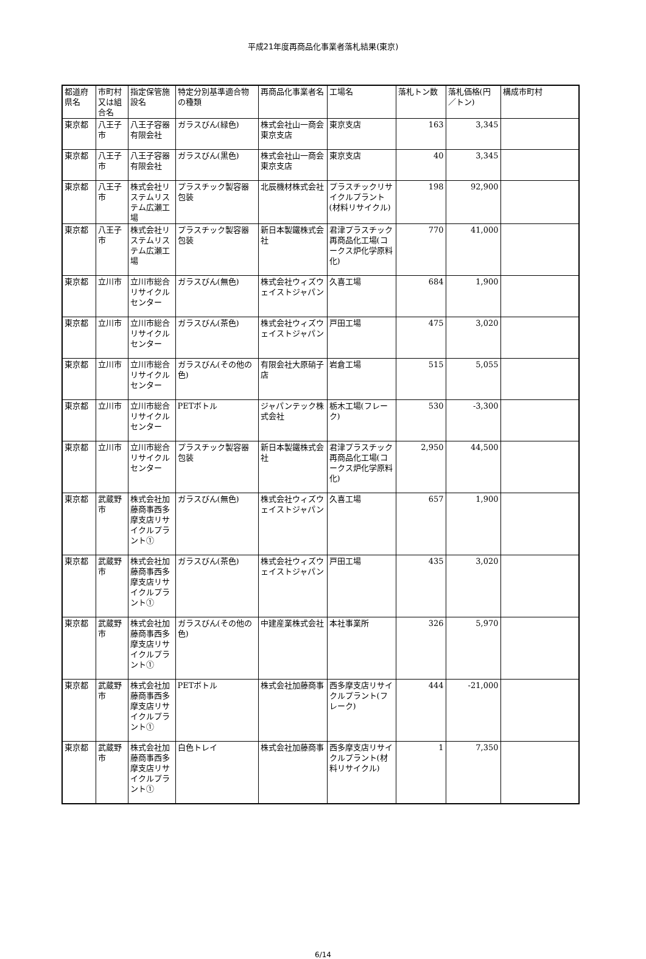平成21年度再商品化事業者落札結果(東京)
| 都道府県名 | 市町村又は組合名 | 指定保管施設名 | 特定分別基準適合物の種類 | 再商品化事業者名 | 工場名 | 落札トン数 | 落札価格(円／トン) | 構成市町村 |
| --- | --- | --- | --- | --- | --- | --- | --- | --- |
| 東京都 | 八王子市 | 八王子容器有限会社 | ガラスびん(緑色) | 株式会社山一商会東京支店 | 東京支店 | 163 | 3,345 | |
| 東京都 | 八王子市 | 八王子容器有限会社 | ガラスびん(黒色) | 株式会社山一商会東京支店 | 東京支店 | 40 | 3,345 | |
| 東京都 | 八王子市 | 株式会社リステムリステム広瀬工場 | プラスチック製容器包装 | 北辰機材株式会社 | プラスチックリサイクルプラント(材料リサイクル) | 198 | 92,900 | |
| 東京都 | 八王子市 | 株式会社リステムリステム広瀬工場 | プラスチック製容器包装 | 新日本製鐵株式会社 | 君津プラスチック再商品化工場(コークス炉化学原料化) | 770 | 41,000 | |
| 東京都 | 立川市 | 立川市総合リサイクルセンター | ガラスびん(無色) | 株式会社ウィズウェイストジャパン | 久喜工場 | 684 | 1,900 | |
| 東京都 | 立川市 | 立川市総合リサイクルセンター | ガラスびん(茶色) | 株式会社ウィズウェイストジャパン | 戸田工場 | 475 | 3,020 | |
| 東京都 | 立川市 | 立川市総合リサイクルセンター | ガラスびん(その他の色) | 有限会社大原硝子店 | 岩倉工場 | 515 | 5,055 | |
| 東京都 | 立川市 | 立川市総合リサイクルセンター | PETボトル | ジャパンテック株式会社 | 栃木工場(フレーク) | 530 | -3,300 | |
| 東京都 | 立川市 | 立川市総合リサイクルセンター | プラスチック製容器包装 | 新日本製鐵株式会社 | 君津プラスチック再商品化工場(コークス炉化学原料化) | 2,950 | 44,500 | |
| 東京都 | 武蔵野市 | 株式会社加藤商事西多摩支店リサイクルプラント① | ガラスびん(無色) | 株式会社ウィズウェイストジャパン | 久喜工場 | 657 | 1,900 | |
| 東京都 | 武蔵野市 | 株式会社加藤商事西多摩支店リサイクルプラント① | ガラスびん(茶色) | 株式会社ウィズウェイストジャパン | 戸田工場 | 435 | 3,020 | |
| 東京都 | 武蔵野市 | 株式会社加藤商事西多摩支店リサイクルプラント① | ガラスびん(その他の色) | 中建産業株式会社 | 本社事業所 | 326 | 5,970 | |
| 東京都 | 武蔵野市 | 株式会社加藤商事西多摩支店リサイクルプラント① | PETボトル | 株式会社加藤商事 | 西多摩支店リサイクルプラント(フレーク) | 444 | -21,000 | |
| 東京都 | 武蔵野市 | 株式会社加藤商事西多摩支店リサイクルプラント① | 白色トレイ | 株式会社加藤商事 | 西多摩支店リサイクルプラント(材料リサイクル) | 1 | 7,350 | |
6/14